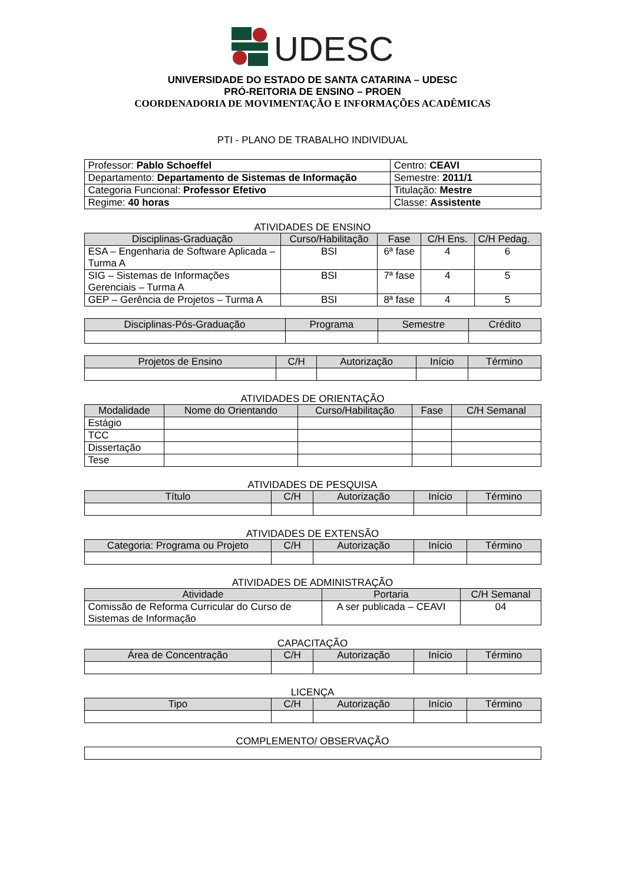UDESC
UNIVERSIDADE DO ESTADO DE SANTA CATARINA – UDESC
PRÓ-REITORIA DE ENSINO – PROEN
COORDENADORIA DE MOVIMENTAÇÃO E INFORMAÇÕES ACADÊMICAS
PTI - PLANO DE TRABALHO INDIVIDUAL
| Professor: Pablo Schoeffel | Centro: CEAVI |
| Departamento: Departamento de Sistemas de Informação | Semestre: 2011/1 |
| Categoria Funcional: Professor Efetivo | Titulação: Mestre |
| Regime: 40 horas | Classe: Assistente |
ATIVIDADES DE ENSINO
| Disciplinas-Graduação | Curso/Habilitação | Fase | C/H Ens. | C/H Pedag. |
| --- | --- | --- | --- | --- |
| ESA – Engenharia de Software Aplicada – Turma A | BSI | 6ª fase | 4 | 6 |
| SIG – Sistemas de Informações Gerenciais – Turma A | BSI | 7ª fase | 4 | 5 |
| GEP – Gerência de Projetos – Turma A | BSI | 8ª fase | 4 | 5 |
| Disciplinas-Pós-Graduação | Programa | Semestre | Crédito |
| --- | --- | --- | --- |
| Projetos de Ensino | C/H | Autorização | Início | Término |
| --- | --- | --- | --- | --- |
ATIVIDADES DE ORIENTAÇÃO
| Modalidade | Nome do Orientando | Curso/Habilitação | Fase | C/H Semanal |
| --- | --- | --- | --- | --- |
| Estágio | | | | |
| TCC | | | | |
| Dissertação | | | | |
| Tese | | | | |
ATIVIDADES DE PESQUISA
| Título | C/H | Autorização | Início | Término |
| --- | --- | --- | --- | --- |
ATIVIDADES DE EXTENSÃO
| Categoria: Programa ou Projeto | C/H | Autorização | Início | Término |
| --- | --- | --- | --- | --- |
ATIVIDADES DE ADMINISTRAÇÃO
| Atividade | Portaria | C/H Semanal |
| --- | --- | --- |
| Comissão de Reforma Curricular do Curso de Sistemas de Informação | A ser publicada – CEAVI | 04 |
CAPACITAÇÃO
| Área de Concentração | C/H | Autorização | Início | Término |
| --- | --- | --- | --- | --- |
LICENÇA
| Tipo | C/H | Autorização | Início | Término |
| --- | --- | --- | --- | --- |
COMPLEMENTO/ OBSERVAÇÃO